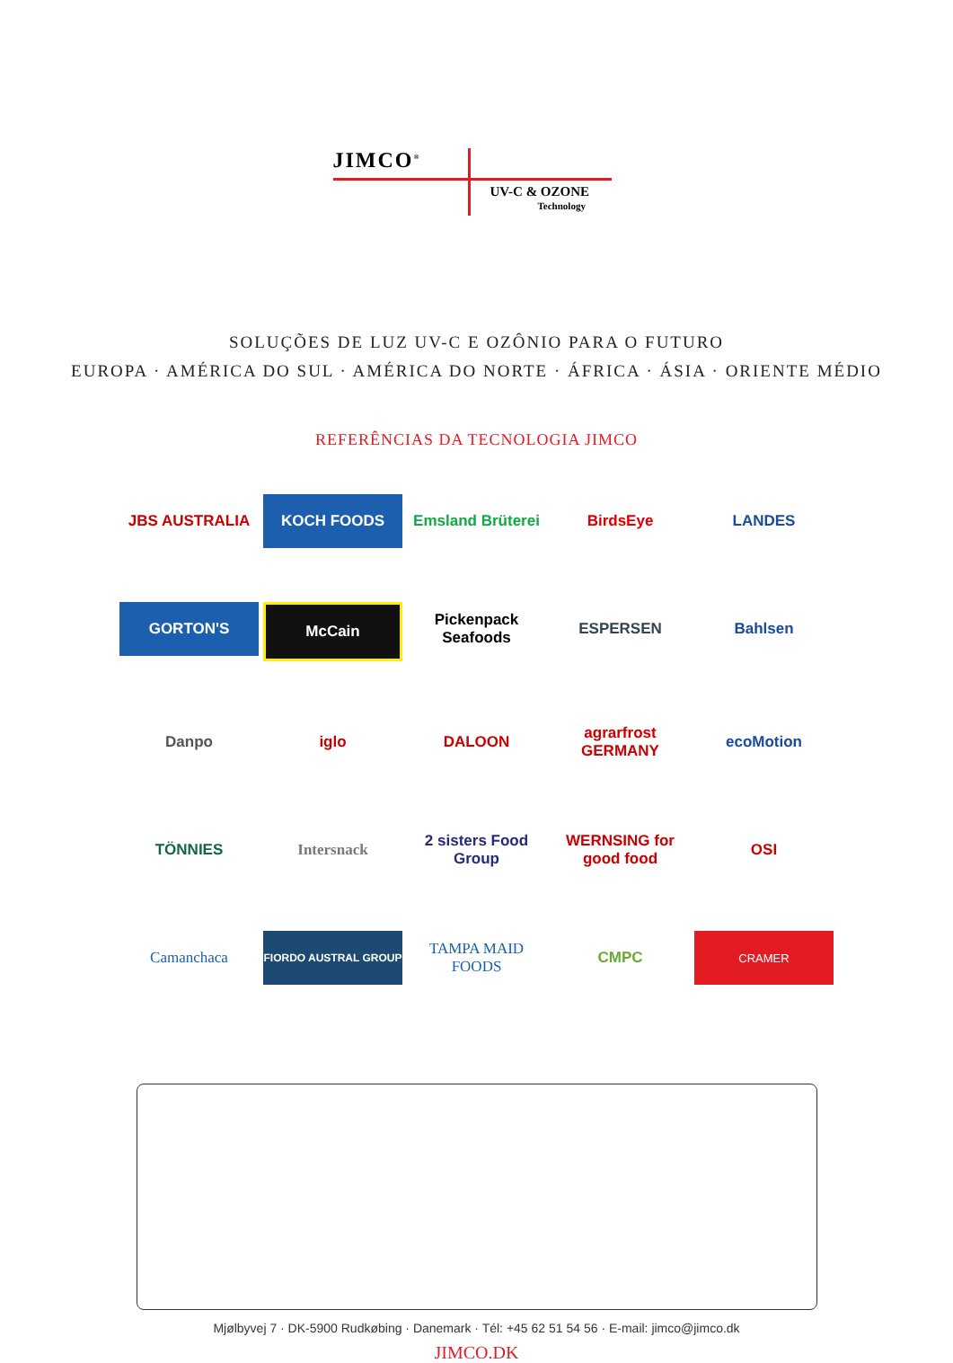JIMCO<sup>®</sup>
UV-C & OZONE
Technology
SOLUÇÕES DE LUZ UV-C E OZÔNIO PARA O FUTURO
EUROPA · AMÉRICA DO SUL · AMÉRICA DO NORTE · ÁFRICA · ÁSIA · ORIENTE MÉDIO
REFERÊNCIAS DA TECNOLOGIA JIMCO
JBS AUSTRALIA
KOCH FOODS
Emsland Brüterei
BirdsEye
LANDES
GORTON'S
McCain
Pickenpack Seafoods
ESPERSEN
Bahlsen
Danpo
iglo
DALOON
agrarfrost GERMANY
ecoMotion
TÖNNIES
Intersnack
2 sisters Food Group
WERNSING for good food
OSI
Camanchaca
FIORDO AUSTRAL GROUP
TAMPA MAID FOODS
CMPC
CRAMER
Mjølbyvej 7 · DK-5900 Rudkøbing · Danemark · Tél: +45 62 51 54 56 · E-mail: jimco@jimco.dk
JIMCO.DK